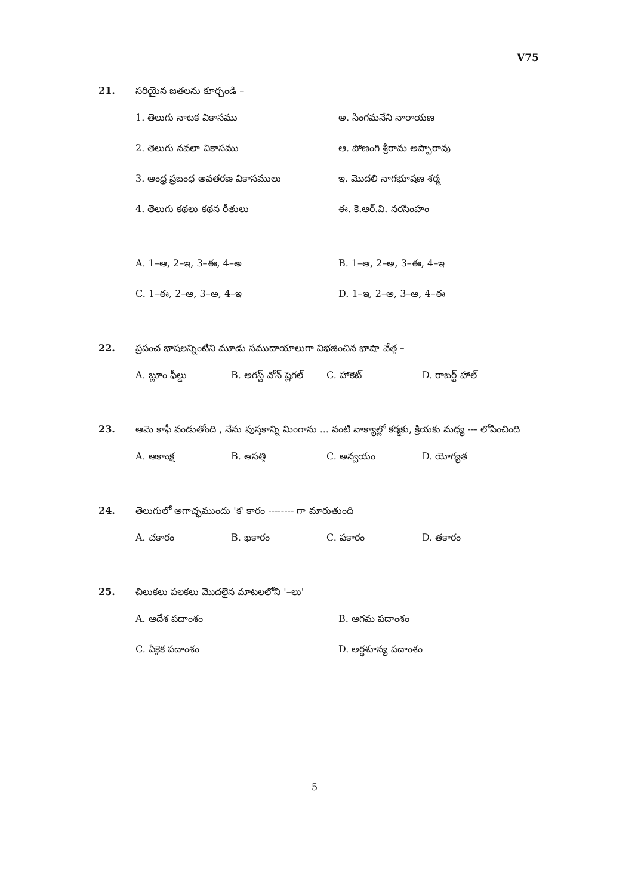V75
21. సరియైన జతలను కూర్చండి –
1. తెలుగు నాటక వికాసము అ. సింగమనేని నారాయణ
2. తెలుగు నవలా వికాసము ఆ. పోణంగి శ్రీరామ అప్పారావు
3. ఆంధ్ర ప్రబంధ అవతరణ వికాసములు ఇ. మొదలి నాగభూషణ శర్మ
4. తెలుగు కథలు కథన రీతులు ఈ. కె.ఆర్.వి. నరసింహం
A. 1–ఆ, 2–ఇ, 3–ఈ, 4–అ B. 1–ఆ, 2–అ, 3–ఈ, 4–ఇ
C. 1–ఈ, 2–ఆ, 3–అ, 4–ఇ D. 1–ఇ, 2–అ, 3–ఆ, 4–ఈ
22. ప్రపంచ భాషలన్నింటిని మూడు సముదాయాలుగా విభజించిన భాషా వేత్త –
A. బ్లూం ఫీల్డు B. అగస్ట్ వోన్ ష్లెగల్ C. హాకెట్ D. రాబర్ట్ హాల్
23. ఆమె కాఫీ వండుతోంది , నేను పుస్తకాన్ని మింగాను ... వంటి వాక్యాల్లో కర్మకు, క్రియకు మధ్య --- లోపించింది
A. ఆకాంక్ష B. ఆసత్తి C. అన్వయం D. యోగ్యత
24. తెలుగులో అగాచ్ఛముందు 'క' కారం -------- గా మారుతుంది
A. చకారం B. ఖకారం C. పకారం D. తకారం
25. చిలుకలు పలకలు మొదలైన మాటలలోని '–లు'
A. ఆదేశ పదాంశం B. ఆగమ పదాంశం
C. ఏకైక పదాంశం D. అర్థశూన్య పదాంశం
5